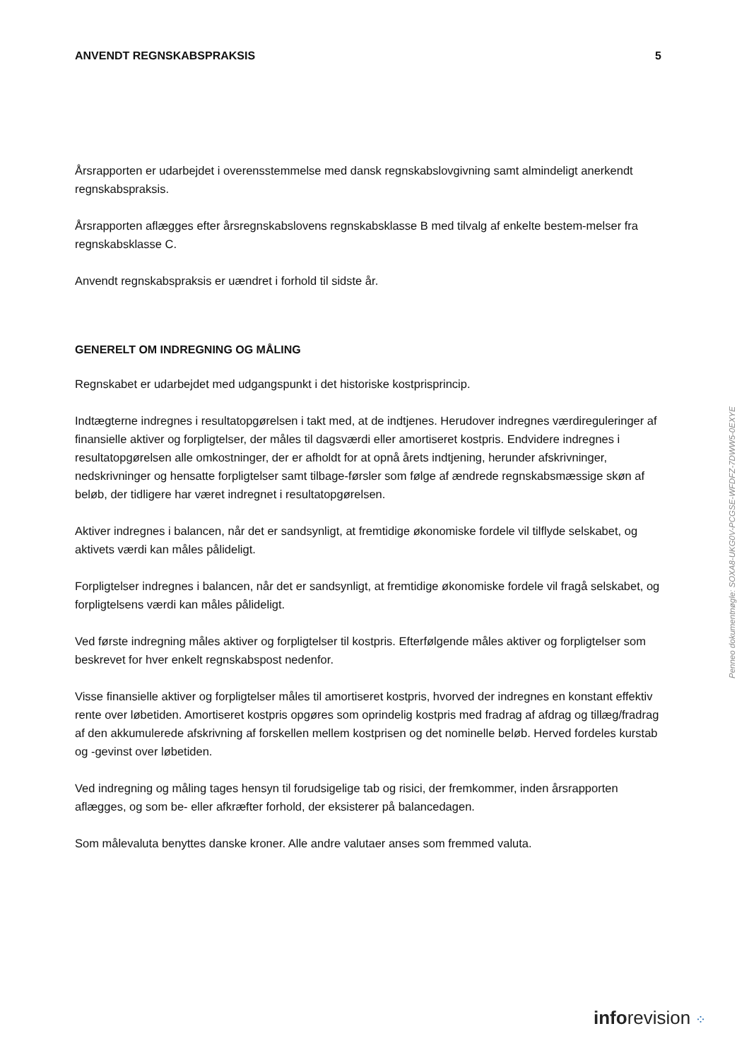ANVENDT REGNSKABSPRAKSIS 5
Årsrapporten er udarbejdet i overensstemmelse med dansk regnskabslovgivning samt almindeligt anerkendt regnskabspraksis.
Årsrapporten aflægges efter årsregnskabslovens regnskabsklasse B med tilvalg af enkelte bestem-melser fra regnskabsklasse C.
Anvendt regnskabspraksis er uændret i forhold til sidste år.
GENERELT OM INDREGNING OG MÅLING
Regnskabet er udarbejdet med udgangspunkt i det historiske kostprisprincip.
Indtægterne indregnes i resultatopgørelsen i takt med, at de indtjenes. Herudover indregnes værdireguleringer af finansielle aktiver og forpligtelser, der måles til dagsværdi eller amortiseret kostpris. Endvidere indregnes i resultatopgørelsen alle omkostninger, der er afholdt for at opnå årets indtjening, herunder afskrivninger, nedskrivninger og hensatte forpligtelser samt tilbage-førsler som følge af ændrede regnskabsmæssige skøn af beløb, der tidligere har været indregnet i resultatopgørelsen.
Aktiver indregnes i balancen, når det er sandsynligt, at fremtidige økonomiske fordele vil tilflyde selskabet, og aktivets værdi kan måles pålideligt.
Forpligtelser indregnes i balancen, når det er sandsynligt, at fremtidige økonomiske fordele vil fragå selskabet, og forpligtelsens værdi kan måles pålideligt.
Ved første indregning måles aktiver og forpligtelser til kostpris. Efterfølgende måles aktiver og forpligtelser som beskrevet for hver enkelt regnskabspost nedenfor.
Visse finansielle aktiver og forpligtelser måles til amortiseret kostpris, hvorved der indregnes en konstant effektiv rente over løbetiden. Amortiseret kostpris opgøres som oprindelig kostpris med fradrag af afdrag og tillæg/fradrag af den akkumulerede afskrivning af forskellen mellem kostprisen og det nominelle beløb. Herved fordeles kurstab og -gevinst over løbetiden.
Ved indregning og måling tages hensyn til forudsigelige tab og risici, der fremkommer, inden årsrapporten aflægges, og som be- eller afkræfter forhold, der eksisterer på balancedagen.
Som målevaluta benyttes danske kroner. Alle andre valutaer anses som fremmed valuta.
Penneo dokumentnøgle: SOXA8-UKG0V-PCGSE-WFDFZ-7DWW5-0EXYE
inforevision ⁘